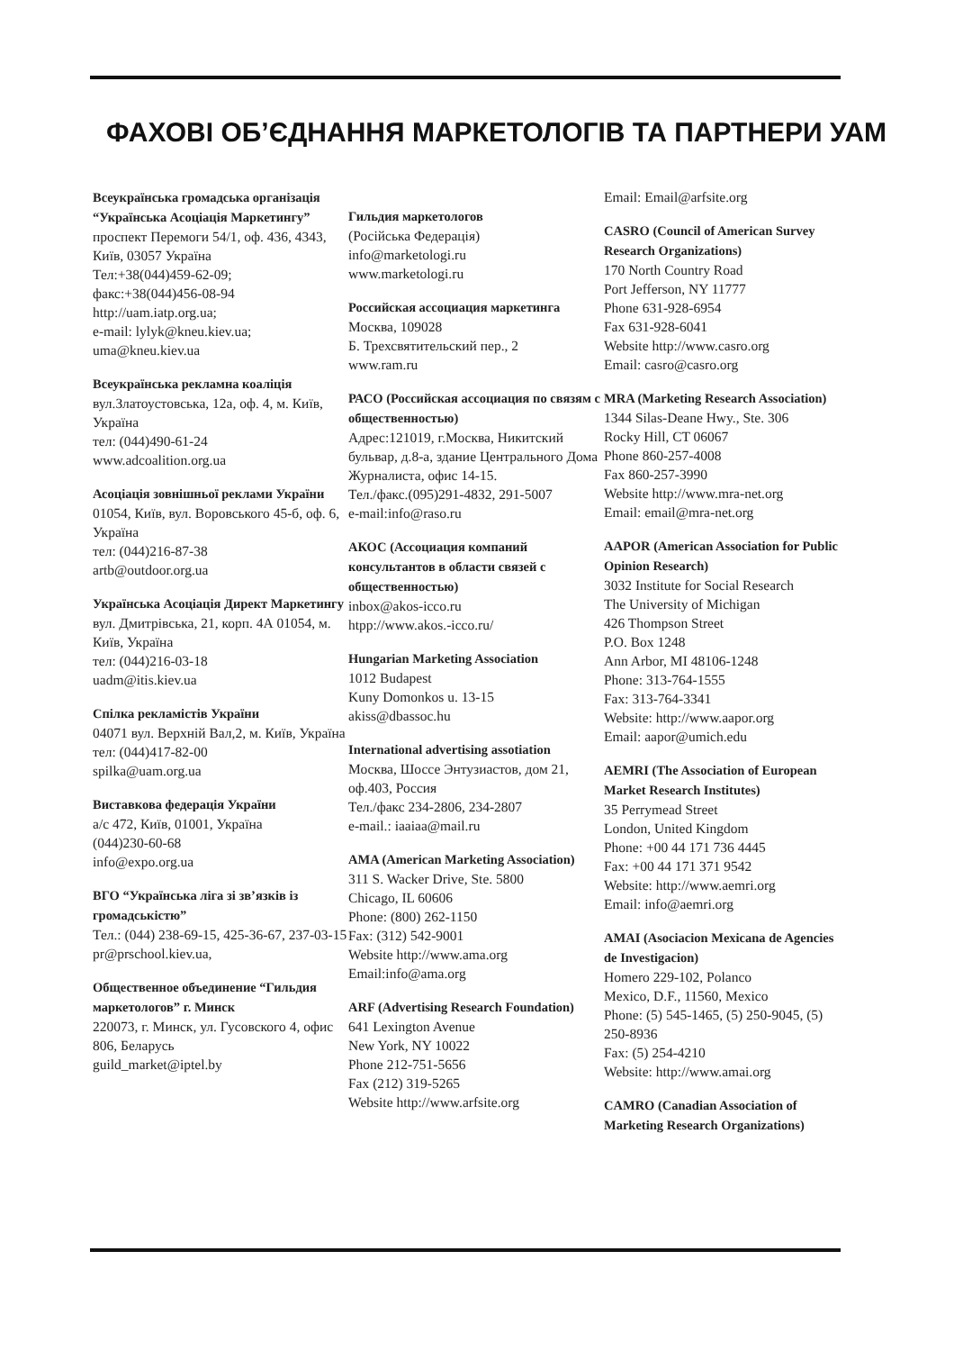ФАХОВІ ОБ’ЄДНАННЯ МАРКЕТОЛОГІВ ТА ПАРТНЕРИ УАМ
Всеукраїнська громадська організація “Українська Асоціація Маркетингу”
проспект Перемоги 54/1, оф. 436, 4343, Київ, 03057 Україна
Тел:+38(044)459-62-09;
факс:+38(044)456-08-94
http://uam.iatp.org.ua;
e-mail: lylyk@kneu.kiev.ua;
uma@kneu.kiev.ua
Всеукраїнська рекламна коаліція
вул.Златоустовська, 12а, оф. 4, м. Київ, Україна
тел: (044)490-61-24
www.adcoalition.org.ua
Асоціація зовнішньої реклами України
01054, Київ, вул. Воровського 45-б, оф. 6, Україна
тел: (044)216-87-38
artb@outdoor.org.ua
Українська Асоціація Директ Маркетингу
вул. Дмитрівська, 21, корп. 4А 01054, м. Київ, Україна
тел: (044)216-03-18
uadm@itis.kiev.ua
Спілка рекламістів України
04071 вул. Верхній Вал,2, м. Київ, Україна
тел: (044)417-82-00
spilka@uam.org.ua
Виставкова федерація України
а/с 472, Київ, 01001, Україна
(044)230-60-68
info@expo.org.ua
ВГО “Українська ліга зі зв’язків із громадськістю”
Тел.: (044) 238-69-15, 425-36-67, 237-03-15
pr@prschool.kiev.ua,
Общественное объединение “Гильдия маркетологов” г. Минск
220073, г. Минск, ул. Гусовского 4, офис 806, Беларусь
guild_market@iptel.by
Гильдия маркетологов
(Російська Федерація)
info@marketologi.ru
www.marketologi.ru
Российская ассоциация маркетинга
Москва, 109028
Б. Трехсвятительский пер., 2
www.ram.ru
РАСО (Российская ассоциация по связям с общественностью)
Адрес:121019, г.Москва, Никитский бульвар, д.8-а, здание Центрального Дома Журналиста, офис 14-15.
Тел./факс.(095)291-4832, 291-5007
e-mail:info@raso.ru
АКОС (Ассоциация компаний консультантов в области связей с общественностью)
inbox@akos-icco.ru
htpp://www.akos.-icco.ru/
Hungarian Marketing Association
1012 Budapest
Kuny Domonkos u. 13-15
akiss@dbassoc.hu
International advertising assotiation
Москва, Шоссе Энтузиастов, дом 21, оф.403, Россия
Тел./факс 234-2806, 234-2807
e-mail.: iaaiaa@mail.ru
AMA (American Marketing Association)
311 S. Wacker Drive, Ste. 5800
Chicago, IL 60606
Phone: (800) 262-1150
Fax: (312) 542-9001
Website http://www.ama.org
Email:info@ama.org
ARF (Advertising Research Foundation)
641 Lexington Avenue
New York, NY 10022
Phone 212-751-5656
Fax (212) 319-5265
Website http://www.arfsite.org
Email: Email@arfsite.org
CASRO (Council of American Survey Research Organizations)
170 North Country Road
Port Jefferson, NY 11777
Phone 631-928-6954
Fax 631-928-6041
Website http://www.casro.org
Email: casro@casro.org
MRA (Marketing Research Association)
1344 Silas-Deane Hwy., Ste. 306
Rocky Hill, CT 06067
Phone 860-257-4008
Fax 860-257-3990
Website http://www.mra-net.org
Email: email@mra-net.org
AAPOR (American Association for Public Opinion Research)
3032 Institute for Social Research
The University of Michigan
426 Thompson Street
P.O. Box 1248
Ann Arbor, MI 48106-1248
Phone: 313-764-1555
Fax: 313-764-3341
Website: http://www.aapor.org
Email: aapor@umich.edu
AEMRI (The Association of European Market Research Institutes)
35 Perrymead Street
London, United Kingdom
Phone: +00 44 171 736 4445
Fax: +00 44 171 371 9542
Website: http://www.aemri.org
Email: info@aemri.org
AMAI (Asociacion Mexicana de Agencies de Investigacion)
Homero 229-102, Polanco
Mexico, D.F., 11560, Mexico
Phone: (5) 545-1465, (5) 250-9045, (5) 250-8936
Fax: (5) 254-4210
Website: http://www.amai.org
CAMRO (Canadian Association of Marketing Research Organizations)